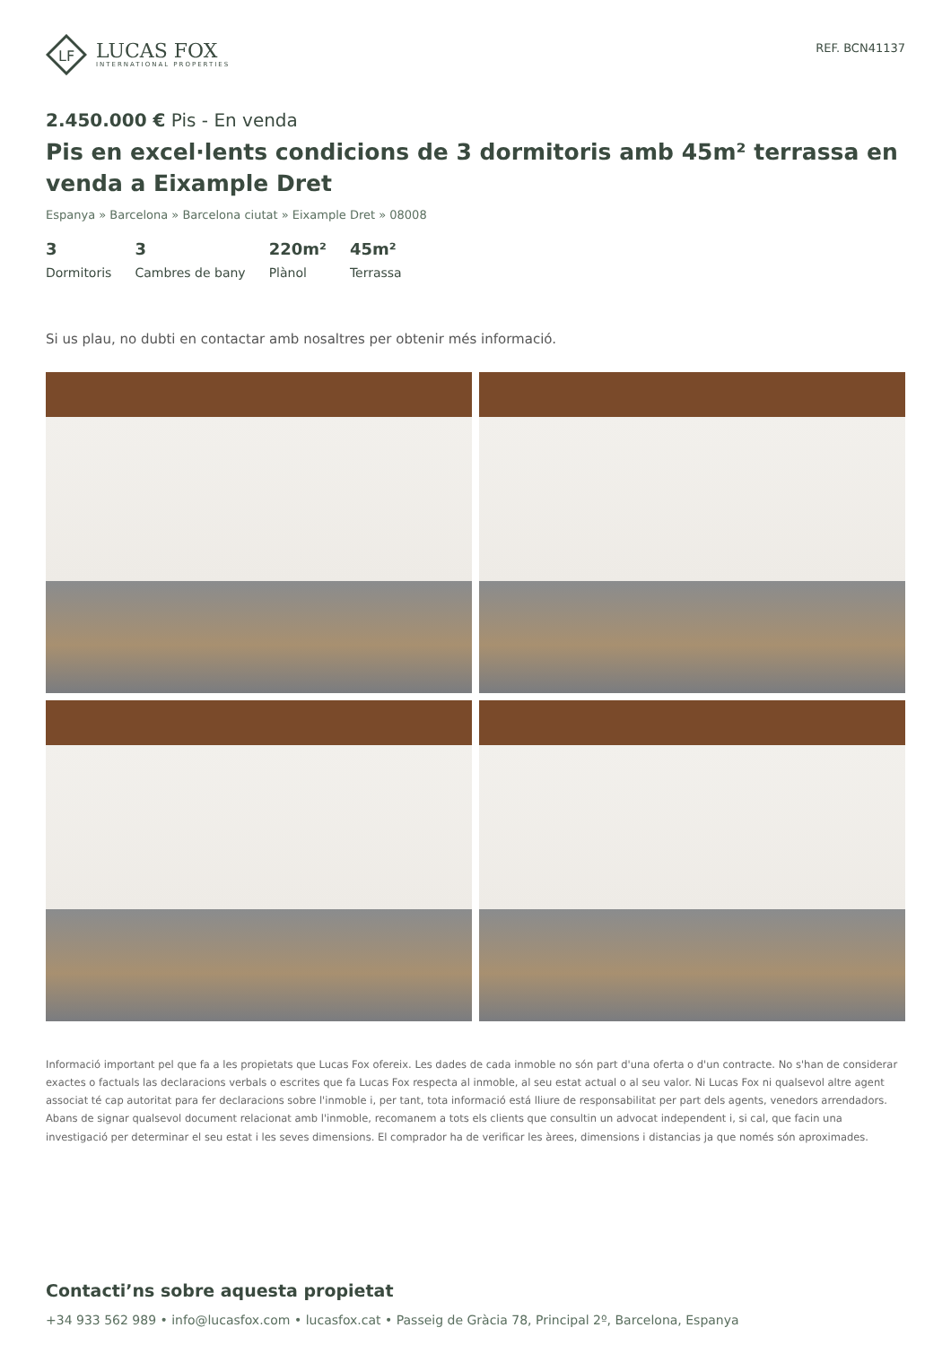LF
LUCAS FOX
INTERNATIONAL PROPERTIES
REF. BCN41137
2.450.000 € Pis - En venda
Pis en excel·lents condicions de 3 dormitoris amb 45m² terrassa en venda a Eixample Dret
Espanya » Barcelona » Barcelona ciutat » Eixample Dret » 08008
3
Dormitoris
3
Cambres de bany
220m²
Plànol
45m²
Terrassa
Si us plau, no dubti en contactar amb nosaltres per obtenir més informació.
Informació important pel que fa a les propietats que Lucas Fox ofereix. Les dades de cada inmoble no són part d'una oferta o d'un contracte. No s'han de considerar exactes o factuals las declaracions verbals o escrites que fa Lucas Fox respecta al inmoble, al seu estat actual o al seu valor. Ni Lucas Fox ni qualsevol altre agent associat té cap autoritat para fer declaracions sobre l'inmoble i, per tant, tota informació está lliure de responsabilitat per part dels agents, venedors arrendadors. Abans de signar qualsevol document relacionat amb l'inmoble, recomanem a tots els clients que consultin un advocat independent i, si cal, que facin una investigació per determinar el seu estat i les seves dimensions. El comprador ha de verificar les àrees, dimensions i distancias ja que només són aproximades.
Contacti’ns sobre aquesta propietat
+34 933 562 989 • info@lucasfox.com • lucasfox.cat • Passeig de Gràcia 78, Principal 2º, Barcelona, Espanya